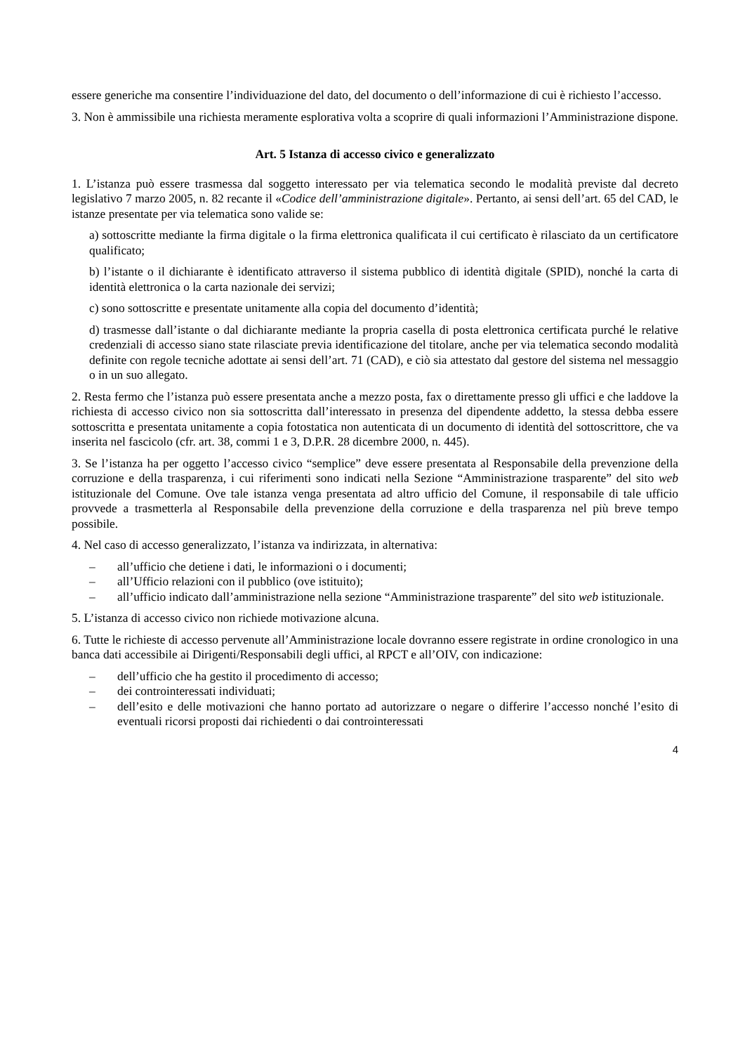essere generiche ma consentire l’individuazione del dato, del documento o dell’informazione di cui è richiesto l’accesso.
3. Non è ammissibile una richiesta meramente esplorativa volta a scoprire di quali informazioni l’Amministrazione dispone.
Art. 5 Istanza di accesso civico e generalizzato
1. L’istanza può essere trasmessa dal soggetto interessato per via telematica secondo le modalità previste dal decreto legislativo 7 marzo 2005, n. 82 recante il «Codice dell’amministrazione digitale». Pertanto, ai sensi dell’art. 65 del CAD, le istanze presentate per via telematica sono valide se:
a) sottoscritte mediante la firma digitale o la firma elettronica qualificata il cui certificato è rilasciato da un certificatore qualificato;
b) l’istante o il dichiarante è identificato attraverso il sistema pubblico di identità digitale (SPID), nonché la carta di identità elettronica o la carta nazionale dei servizi;
c) sono sottoscritte e presentate unitamente alla copia del documento d’identità;
d) trasmesse dall’istante o dal dichiarante mediante la propria casella di posta elettronica certificata purché le relative credenziali di accesso siano state rilasciate previa identificazione del titolare, anche per via telematica secondo modalità definite con regole tecniche adottate ai sensi dell’art. 71 (CAD), e ciò sia attestato dal gestore del sistema nel messaggio o in un suo allegato.
2. Resta fermo che l’istanza può essere presentata anche a mezzo posta, fax o direttamente presso gli uffici e che laddove la richiesta di accesso civico non sia sottoscritta dall’interessato in presenza del dipendente addetto, la stessa debba essere sottoscritta e presentata unitamente a copia fotostatica non autenticata di un documento di identità del sottoscrittore, che va inserita nel fascicolo (cfr. art. 38, commi 1 e 3, D.P.R. 28 dicembre 2000, n. 445).
3. Se l’istanza ha per oggetto l’accesso civico “semplice” deve essere presentata al Responsabile della prevenzione della corruzione e della trasparenza, i cui riferimenti sono indicati nella Sezione “Amministrazione trasparente” del sito web istituzionale del Comune. Ove tale istanza venga presentata ad altro ufficio del Comune, il responsabile di tale ufficio provvede a trasmetterla al Responsabile della prevenzione della corruzione e della trasparenza nel più breve tempo possibile.
4. Nel caso di accesso generalizzato, l’istanza va indirizzata, in alternativa:
– all’ufficio che detiene i dati, le informazioni o i documenti;
– all’Ufficio relazioni con il pubblico (ove istituito);
– all’ufficio indicato dall’amministrazione nella sezione “Amministrazione trasparente” del sito web istituzionale.
5. L’istanza di accesso civico non richiede motivazione alcuna.
6. Tutte le richieste di accesso pervenute all’Amministrazione locale dovranno essere registrate in ordine cronologico in una banca dati accessibile ai Dirigenti/Responsabili degli uffici, al RPCT e all’OIV, con indicazione:
– dell’ufficio che ha gestito il procedimento di accesso;
– dei controinteressati individuati;
– dell’esito e delle motivazioni che hanno portato ad autorizzare o negare o differire l’accesso nonché l’esito di eventuali ricorsi proposti dai richiedenti o dai controinteressati
4